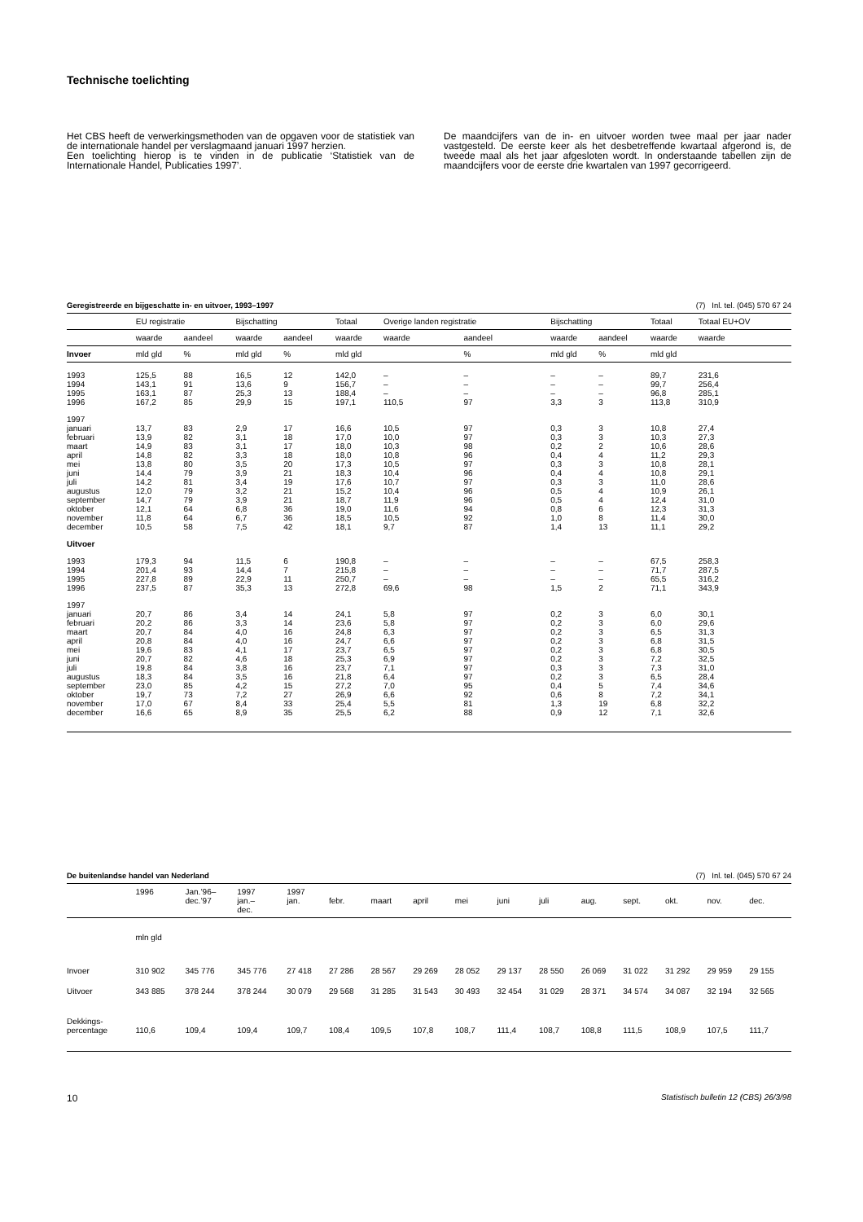Technische toelichting
Het CBS heeft de verwerkingsmethoden van de opgaven voor de statistiek van de internationale handel per verslagmaand januari 1997 herzien.
Een toelichting hierop is te vinden in de publicatie ‘Statistiek van de Internationale Handel, Publicaties 1997’.
De maandcijfers van de in- en uitvoer worden twee maal per jaar nader vastgesteld. De eerste keer als het desbetreffende kwartaal afgerond is, de tweede maal als het jaar afgesloten wordt. In onderstaande tabellen zijn de maandcijfers voor de eerste drie kwartalen van 1997 gecorrigeerd.
Geregistreerde en bijgeschatte in- en uitvoer, 1993–1997 (7) Inl. tel. (045) 570 67 24
| | EU registratie | | Bijschatting | | Totaal | Overige landen registratie | | Bijschatting | | Totaal | Totaal EU+OV |
| --- | --- | --- | --- | --- | --- | --- | --- | --- | --- | --- | --- |
| | waarde | aandeel | waarde | aandeel | waarde | waarde | aandeel | waarde | aandeel | waarde | waarde |
| Invoer | mld gld | % | mld gld | % | mld gld | | % | mld gld | % | mld gld | |
| 1993 | 125,5 | 88 | 16,5 | 12 | 142,0 | – | – | – | – | 89,7 | 231,6 |
| 1994 | 143,1 | 91 | 13,6 | 9 | 156,7 | – | – | – | – | 99,7 | 256,4 |
| 1995 | 163,1 | 87 | 25,3 | 13 | 188,4 | – | – | – | – | 96,8 | 285,1 |
| 1996 | 167,2 | 85 | 29,9 | 15 | 197,1 | 110,5 | 97 | 3,3 | 3 | 113,8 | 310,9 |
| 1997 | | | | | | | | | | | |
| januari | 13,7 | 83 | 2,9 | 17 | 16,6 | 10,5 | 97 | 0,3 | 3 | 10,8 | 27,4 |
| februari | 13,9 | 82 | 3,1 | 18 | 17,0 | 10,0 | 97 | 0,3 | 3 | 10,3 | 27,3 |
| maart | 14,9 | 83 | 3,1 | 17 | 18,0 | 10,3 | 98 | 0,2 | 2 | 10,6 | 28,6 |
| april | 14,8 | 82 | 3,3 | 18 | 18,0 | 10,8 | 96 | 0,4 | 4 | 11,2 | 29,3 |
| mei | 13,8 | 80 | 3,5 | 20 | 17,3 | 10,5 | 97 | 0,3 | 3 | 10,8 | 28,1 |
| juni | 14,4 | 79 | 3,9 | 21 | 18,3 | 10,4 | 96 | 0,4 | 4 | 10,8 | 29,1 |
| juli | 14,2 | 81 | 3,4 | 19 | 17,6 | 10,7 | 97 | 0,3 | 3 | 11,0 | 28,6 |
| augustus | 12,0 | 79 | 3,2 | 21 | 15,2 | 10,4 | 96 | 0,5 | 4 | 10,9 | 26,1 |
| september | 14,7 | 79 | 3,9 | 21 | 18,7 | 11,9 | 96 | 0,5 | 4 | 12,4 | 31,0 |
| oktober | 12,1 | 64 | 6,8 | 36 | 19,0 | 11,6 | 94 | 0,8 | 6 | 12,3 | 31,3 |
| november | 11,8 | 64 | 6,7 | 36 | 18,5 | 10,5 | 92 | 1,0 | 8 | 11,4 | 30,0 |
| december | 10,5 | 58 | 7,5 | 42 | 18,1 | 9,7 | 87 | 1,4 | 13 | 11,1 | 29,2 |
| Uitvoer | | | | | | | | | | | |
| 1993 | 179,3 | 94 | 11,5 | 6 | 190,8 | – | – | – | – | 67,5 | 258,3 |
| 1994 | 201,4 | 93 | 14,4 | 7 | 215,8 | – | – | – | – | 71,7 | 287,5 |
| 1995 | 227,8 | 89 | 22,9 | 11 | 250,7 | – | – | – | – | 65,5 | 316,2 |
| 1996 | 237,5 | 87 | 35,3 | 13 | 272,8 | 69,6 | 98 | 1,5 | 2 | 71,1 | 343,9 |
| 1997 | | | | | | | | | | | |
| januari | 20,7 | 86 | 3,4 | 14 | 24,1 | 5,8 | 97 | 0,2 | 3 | 6,0 | 30,1 |
| februari | 20,2 | 86 | 3,3 | 14 | 23,6 | 5,8 | 97 | 0,2 | 3 | 6,0 | 29,6 |
| maart | 20,7 | 84 | 4,0 | 16 | 24,8 | 6,3 | 97 | 0,2 | 3 | 6,5 | 31,3 |
| april | 20,8 | 84 | 4,0 | 16 | 24,7 | 6,6 | 97 | 0,2 | 3 | 6,8 | 31,5 |
| mei | 19,6 | 83 | 4,1 | 17 | 23,7 | 6,5 | 97 | 0,2 | 3 | 6,8 | 30,5 |
| juni | 20,7 | 82 | 4,6 | 18 | 25,3 | 6,9 | 97 | 0,2 | 3 | 7,2 | 32,5 |
| juli | 19,8 | 84 | 3,8 | 16 | 23,7 | 7,1 | 97 | 0,3 | 3 | 7,3 | 31,0 |
| augustus | 18,3 | 84 | 3,5 | 16 | 21,8 | 6,4 | 97 | 0,2 | 3 | 6,5 | 28,4 |
| september | 23,0 | 85 | 4,2 | 15 | 27,2 | 7,0 | 95 | 0,4 | 5 | 7,4 | 34,6 |
| oktober | 19,7 | 73 | 7,2 | 27 | 26,9 | 6,6 | 92 | 0,6 | 8 | 7,2 | 34,1 |
| november | 17,0 | 67 | 8,4 | 33 | 25,4 | 5,5 | 81 | 1,3 | 19 | 6,8 | 32,2 |
| december | 16,6 | 65 | 8,9 | 35 | 25,5 | 6,2 | 88 | 0,9 | 12 | 7,1 | 32,6 |
De buitenlandse handel van Nederland (7) Inl. tel. (045) 570 67 24
| | 1996 | Jan.’96– dec.’97 | 1997 jan.– dec. | 1997 jan. | febr. | maart | april | mei | juni | juli | aug. | sept. | okt. | nov. | dec. |
| --- | --- | --- | --- | --- | --- | --- | --- | --- | --- | --- | --- | --- | --- | --- | --- |
| | mln gld | | | | | | | | | | | | | | |
| Invoer | 310 902 | 345 776 | 345 776 | 27 418 | 27 286 | 28 567 | 29 269 | 28 052 | 29 137 | 28 550 | 26 069 | 31 022 | 31 292 | 29 959 | 29 155 |
| Uitvoer | 343 885 | 378 244 | 378 244 | 30 079 | 29 568 | 31 285 | 31 543 | 30 493 | 32 454 | 31 029 | 28 371 | 34 574 | 34 087 | 32 194 | 32 565 |
| Dekkings- percentage | 110,6 | 109,4 | 109,4 | 109,7 | 108,4 | 109,5 | 107,8 | 108,7 | 111,4 | 108,7 | 108,8 | 111,5 | 108,9 | 107,5 | 111,7 |
10 Statistisch bulletin 12 (CBS) 26/3/98